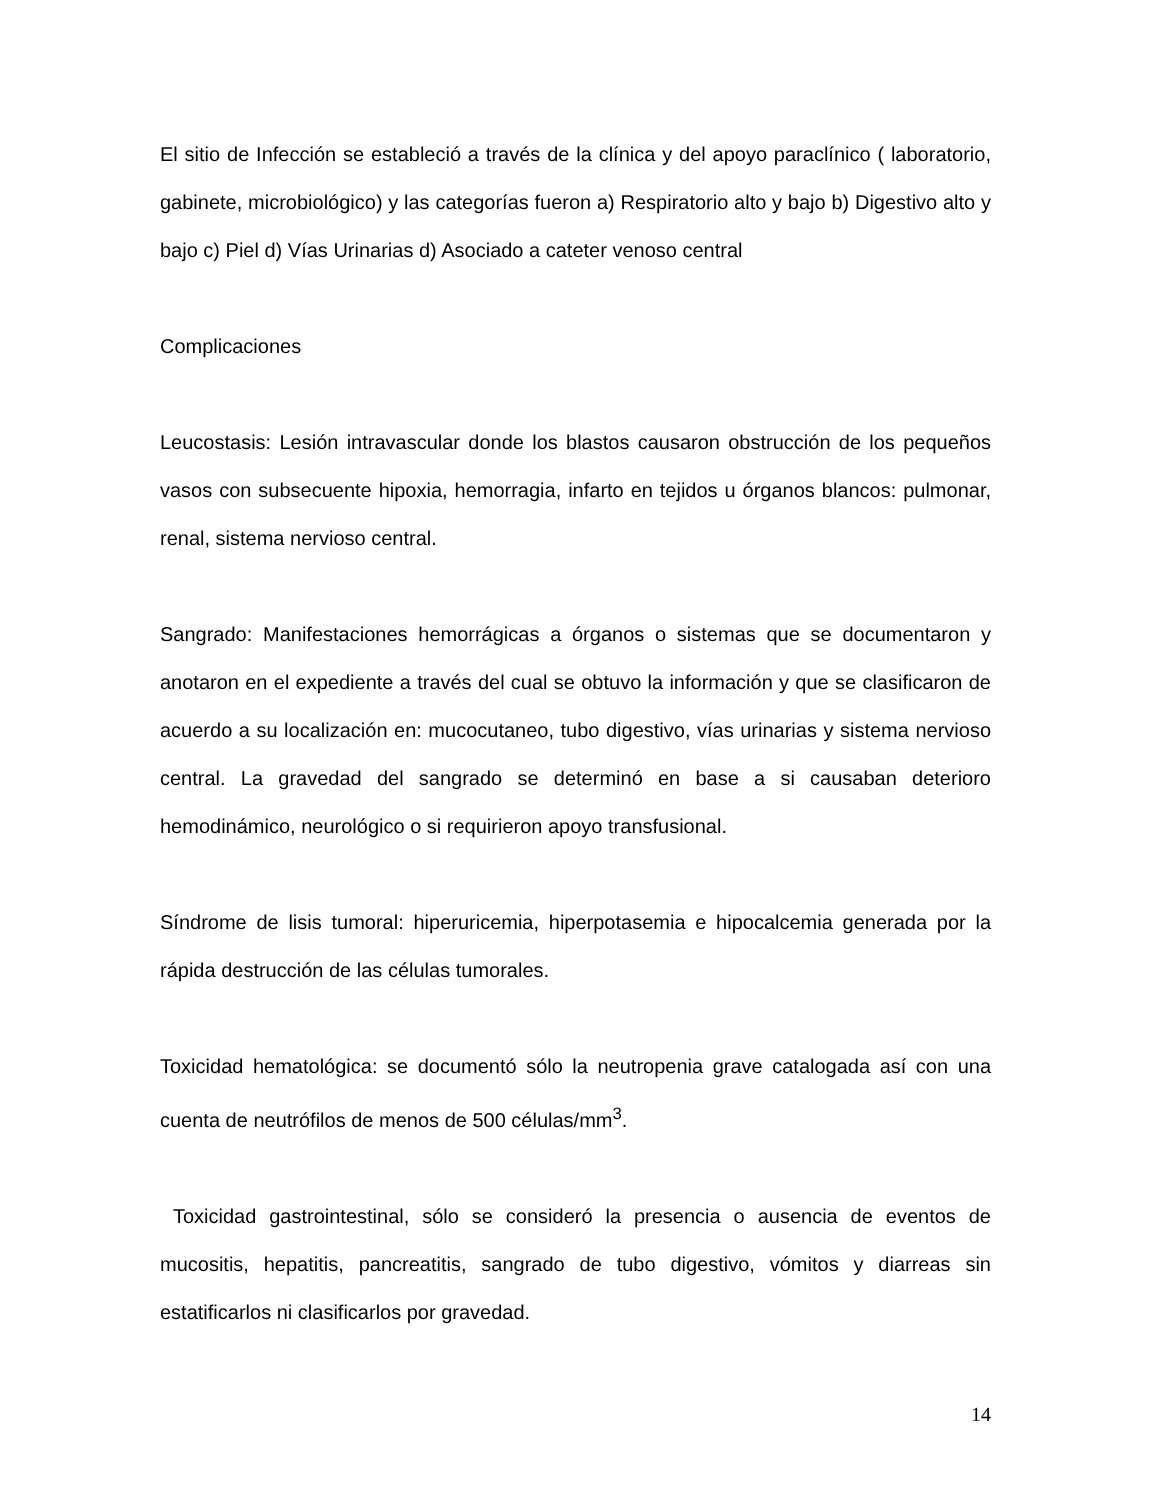El sitio de Infección se estableció a través de la clínica y del apoyo paraclínico ( laboratorio, gabinete, microbiológico) y las categorías fueron a) Respiratorio alto y bajo b) Digestivo alto y bajo c) Piel d) Vías Urinarias d) Asociado a cateter venoso central
Complicaciones
Leucostasis: Lesión intravascular donde los blastos causaron obstrucción de los pequeños vasos con subsecuente hipoxia, hemorragia, infarto en tejidos u órganos blancos: pulmonar, renal, sistema nervioso central.
Sangrado: Manifestaciones hemorrágicas a órganos o sistemas que se documentaron y anotaron en el expediente a través del cual se obtuvo la información y que se clasificaron de acuerdo a su localización en: mucocutaneo, tubo digestivo, vías urinarias y sistema nervioso central. La gravedad del sangrado se determinó en base a si causaban deterioro hemodinámico, neurológico o si requirieron apoyo transfusional.
Síndrome de lisis tumoral: hiperuricemia, hiperpotasemia e hipocalcemia generada por la rápida destrucción de las células tumorales.
Toxicidad hematológica: se documentó sólo la neutropenia grave catalogada así con una cuenta de neutrófilos de menos de 500 células/mm<sup>3</sup>.
Toxicidad gastrointestinal, sólo se consideró la presencia o ausencia de eventos de mucositis, hepatitis, pancreatitis, sangrado de tubo digestivo, vómitos y diarreas sin estatificarlos ni clasificarlos por gravedad.
14